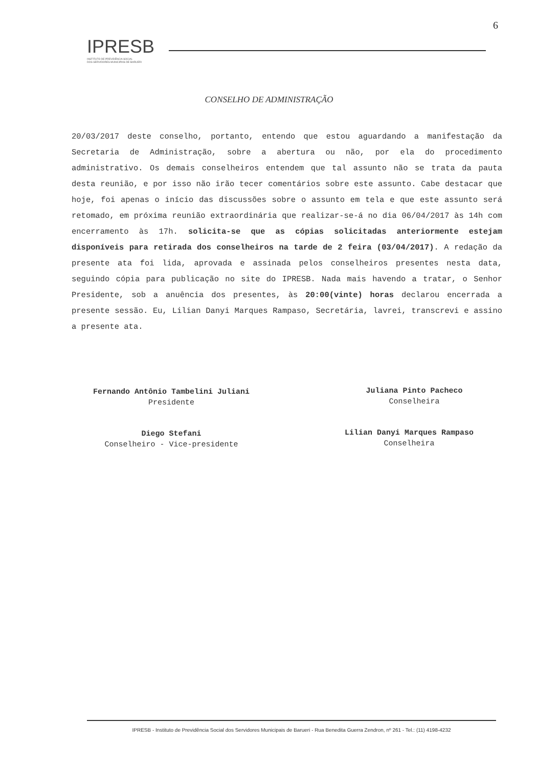6
IPRESB
INSTITUTO DE PREVIDÊNCIA SOCIAL
DOS SERVIDORES MUNICIPAIS DE BARUERI
CONSELHO DE ADMINISTRAÇÃO
20/03/2017 deste conselho, portanto, entendo que estou aguardando a manifestação da Secretaria de Administração, sobre a abertura ou não, por ela do procedimento administrativo. Os demais conselheiros entendem que tal assunto não se trata da pauta desta reunião, e por isso não irão tecer comentários sobre este assunto. Cabe destacar que hoje, foi apenas o início das discussões sobre o assunto em tela e que este assunto será retomado, em próxima reunião extraordinária que realizar-se-á no dia 06/04/2017 às 14h com encerramento às 17h. solicita-se que as cópias solicitadas anteriormente estejam disponíveis para retirada dos conselheiros na tarde de 2 feira (03/04/2017). A redação da presente ata foi lida, aprovada e assinada pelos conselheiros presentes nesta data, seguindo cópia para publicação no site do IPRESB. Nada mais havendo a tratar, o Senhor Presidente, sob a anuência dos presentes, às 20:00(vinte) horas declarou encerrada a presente sessão. Eu, Lilian Danyi Marques Rampaso, Secretária, lavrei, transcrevi e assino a presente ata.
Fernando Antônio Tambelini Juliani
Presidente
Juliana Pinto Pacheco
Conselheira
Diego Stefani
Conselheiro - Vice-presidente
Lilian Danyi Marques Rampaso
Conselheira
IPRESB - Instituto de Previdência Social dos Servidores Municipais de Barueri - Rua Benedita Guerra Zendron, nº 261 - Tel.: (11) 4198-4232